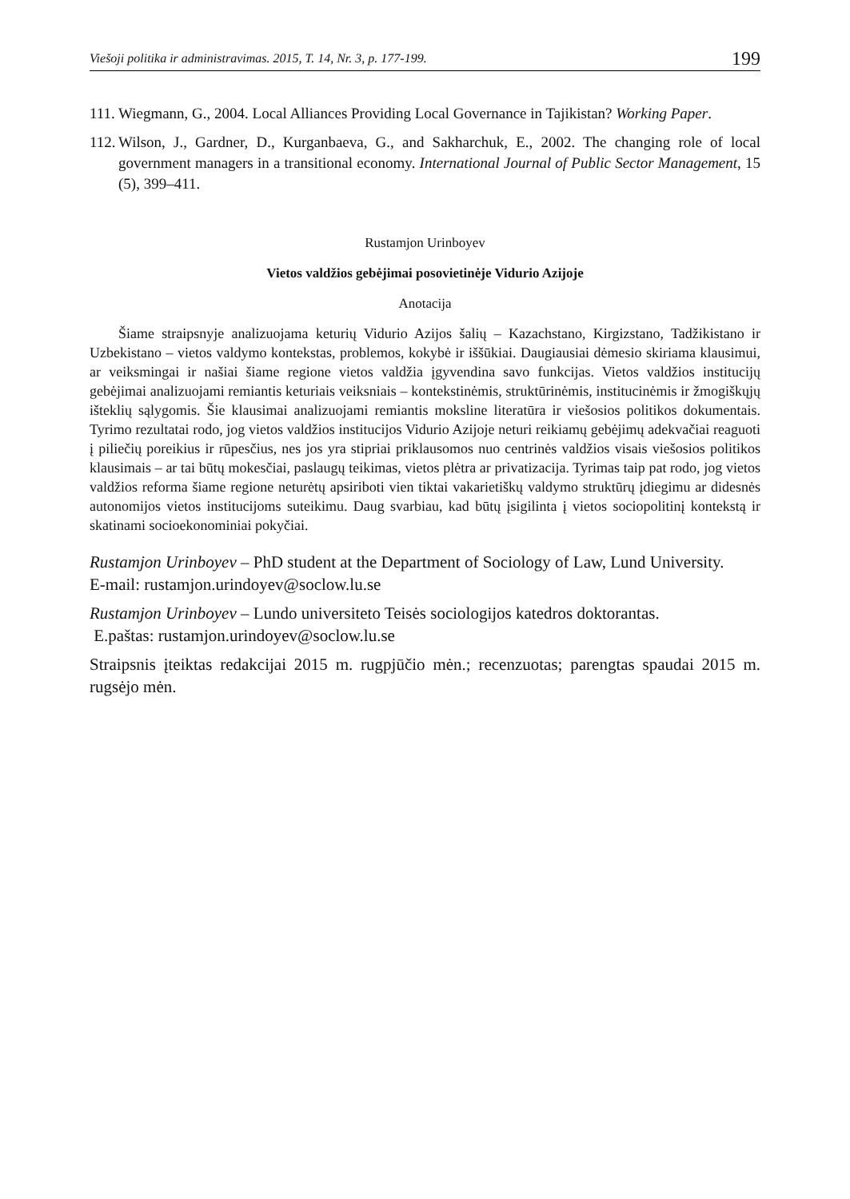Viešoji politika ir administravimas. 2015, T. 14, Nr. 3, p. 177-199. 199
111.
Wiegmann, G., 2004. Local Alliances Providing Local Governance in Tajikistan? Working Paper.
112.
Wilson, J., Gardner, D., Kurganbaeva, G., and Sakharchuk, E., 2002. The changing role of local government managers in a transitional economy. International Journal of Public Sector Management, 15 (5), 399–411.
Rustamjon Urinboyev
Vietos valdžios gebėjimai posovietinėje Vidurio Azijoje
Anotacija
Šiame straipsnyje analizuojama keturių Vidurio Azijos šalių – Kazachstano, Kirgizstano, Tadžikistano ir Uzbekistano – vietos valdymo kontekstas, problemos, kokybė ir iššūkiai. Daugiausiai dėmesio skiriama klausimui, ar veiksmingai ir našiai šiame regione vietos valdžia įgyvendina savo funkcijas. Vietos valdžios institucijų gebėjimai analizuojami remiantis keturiais veiksniais – kontekstinėmis, struktūrinėmis, institucinėmis ir žmogiškųjų išteklių sąlygomis. Šie klausimai analizuojami remiantis moksline literatūra ir viešosios politikos dokumentais. Tyrimo rezultatai rodo, jog vietos valdžios institucijos Vidurio Azijoje neturi reikiamų gebėjimų adekvačiai reaguoti į piliečių poreikius ir rūpesčius, nes jos yra stipriai priklausomos nuo centrinės valdžios visais viešosios politikos klausimais – ar tai būtų mokesčiai, paslaugų teikimas, vietos plėtra ar privatizacija. Tyrimas taip pat rodo, jog vietos valdžios reforma šiame regione neturėtų apsiriboti vien tiktai vakarietiškų valdymo struktūrų įdiegimu ar didesnės autonomijos vietos institucijoms suteikimu. Daug svarbiau, kad būtų įsigilinta į vietos sociopolitinį kontekstą ir skatinami socioekonominiai pokyčiai.
Rustamjon Urinboyev – PhD student at the Department of Sociology of Law, Lund University.
E-mail: rustamjon.urindoyev@soclow.lu.se
Rustamjon Urinboyev – Lundo universiteto Teisės sociologijos katedros doktorantas.
E.paštas: rustamjon.urindoyev@soclow.lu.se
Straipsnis įteiktas redakcijai 2015 m. rugpjūčio mėn.; recenzuotas; parengtas spaudai 2015 m. rugsėjo mėn.